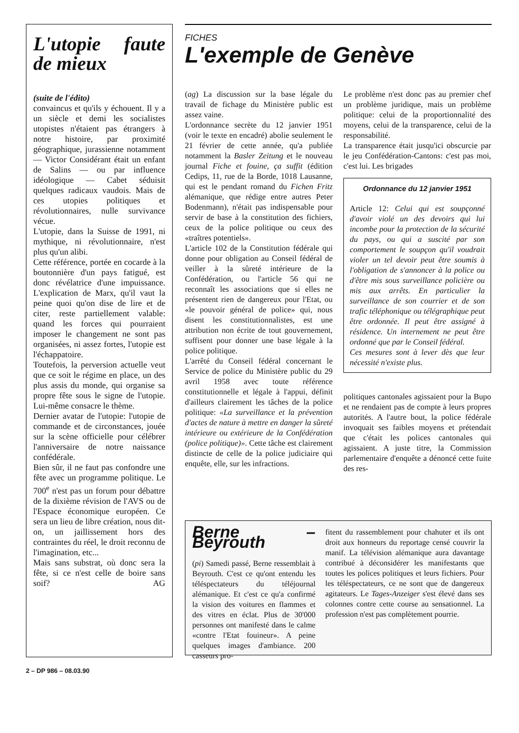L'utopie faute de mieux
(suite de l'édito)
convaincus et qu'ils y échouent. Il y a un siècle et demi les socialistes utopistes n'étaient pas étrangers à notre histoire, par proximité géographique, jurassienne notamment — Victor Considérant était un enfant de Salins — ou par influence idéologique — Cabet séduisit quelques radicaux vaudois. Mais de ces utopies politiques et révolutionnaires, nulle survivance vécue.
L'utopie, dans la Suisse de 1991, ni mythique, ni révolutionnaire, n'est plus qu'un alibi.
Cette référence, portée en cocarde à la boutonnière d'un pays fatigué, est donc révélatrice d'une impuissance. L'explication de Marx, qu'il vaut la peine quoi qu'on dise de lire et de citer, reste partiellement valable: quand les forces qui pourraient imposer le changement ne sont pas organisées, ni assez fortes, l'utopie est l'échappatoire.
Toutefois, la perversion actuelle veut que ce soit le régime en place, un des plus assis du monde, qui organise sa propre fête sous le signe de l'utopie. Lui-même consacre le thème.
Dernier avatar de l'utopie: l'utopie de commande et de circonstances, jouée sur la scène officielle pour célébrer l'anniversaire de notre naissance confédérale.
Bien sûr, il ne faut pas confondre une fête avec un programme politique. Le 700<sup>e</sup> n'est pas un forum pour débattre de la dixième révision de l'AVS ou de l'Espace économique européen. Ce sera un lieu de libre création, nous dit-on, un jaillissement hors des contraintes du réel, le droit reconnu de l'imagination, etc...
Mais sans substrat, où donc sera la fête, si ce n'est celle de boire sans soif? AG
FICHES
L'exemple de Genève
(ag) La discussion sur la base légale du travail de fichage du Ministère public est assez vaine.
L'ordonnance secrète du 12 janvier 1951 (voir le texte en encadré) abolie seulement le 21 février de cette année, qu'a publiée notamment la Basler Zeitung et le nouveau journal Fiche et fouine, ça suffit (édition Cedips, 11, rue de la Borde, 1018 Lausanne, qui est le pendant romand du Fichen Fritz alémanique, que rédige entre autres Peter Bodenmann), n'était pas indispensable pour servir de base à la constitution des fichiers, ceux de la police politique ou ceux des «traîtres potentiels».
L'article 102 de la Constitution fédérale qui donne pour obligation au Conseil fédéral de veiller à la sûreté intérieure de la Confédération, ou l'article 56 qui ne reconnaît les associations que si elles ne présentent rien de dangereux pour l'Etat, ou «le pouvoir général de police» qui, nous disent les constitutionnalistes, est une attribution non écrite de tout gouvernement, suffisent pour donner une base légale à la police politique.
L'arrêté du Conseil fédéral concernant le Service de police du Ministère public du 29 avril 1958 avec toute référence constitutionnelle et légale à l'appui, définit d'ailleurs clairement les tâches de la police politique: «La surveillance et la prévention d'actes de nature à mettre en danger la sûreté intérieure ou extérieure de la Confédération (police politique)». Cette tâche est clairement distincte de celle de la police judiciaire qui enquête, elle, sur les infractions.
Le problème n'est donc pas au premier chef un problème juridique, mais un problème politique: celui de la proportionnalité des moyens, celui de la transparence, celui de la responsabilité.
La transparence était jusqu'ici obscurcie par le jeu Confédération-Cantons: c'est pas moi, c'est lui. Les brigades
Ordonnance du 12 janvier 1951
Article 12: Celui qui est soupçonné d'avoir violé un des devoirs qui lui incombe pour la protection de la sécurité du pays, ou qui a suscité par son comportement le soupçon qu'il voudrait violer un tel devoir peut être soumis à l'obligation de s'annoncer à la police ou d'être mis sous surveillance policière ou mis aux arrêts. En particulier la surveillance de son courrier et de son trafic téléphonique ou télégraphique peut être ordonnée. Il peut être assigné à résidence. Un internement ne peut être ordonné que par le Conseil fédéral.
Ces mesures sont à lever dès que leur nécessité n'existe plus.
politiques cantonales agissaient pour la Bupo et ne rendaient pas de compte à leurs propres autorités. A l'autre bout, la police fédérale invoquait ses faibles moyens et prétendait que c'était les polices cantonales qui agissaient. A juste titre, la Commission parlementaire d'enquête a dénoncé cette fuite des res-
Berne – Beyrouth
(pi) Samedi passé, Berne ressemblait à Beyrouth. C'est ce qu'ont entendu les téléspectateurs du téléjournal alémanique. Et c'est ce qu'a confirmé la vision des voitures en flammes et des vitres en éclat. Plus de 30'000 personnes ont manifesté dans le calme «contre l'Etat fouineur». A peine quelques images d'ambiance. 200 casseurs pro-
fitent du rassemblement pour chahuter et ils ont droit aux honneurs du reportage censé couvrir la manif. La télévision alémanique aura davantage contribué à déconsidérer les manifestants que toutes les polices politiques et leurs fichiers. Pour les téléspectateurs, ce ne sont que de dangereux agitateurs. Le Tages-Anzeiger s'est élevé dans ses colonnes contre cette course au sensationnel. La profession n'est pas complètement pourrie.
2 – DP 986 – 08.03.90